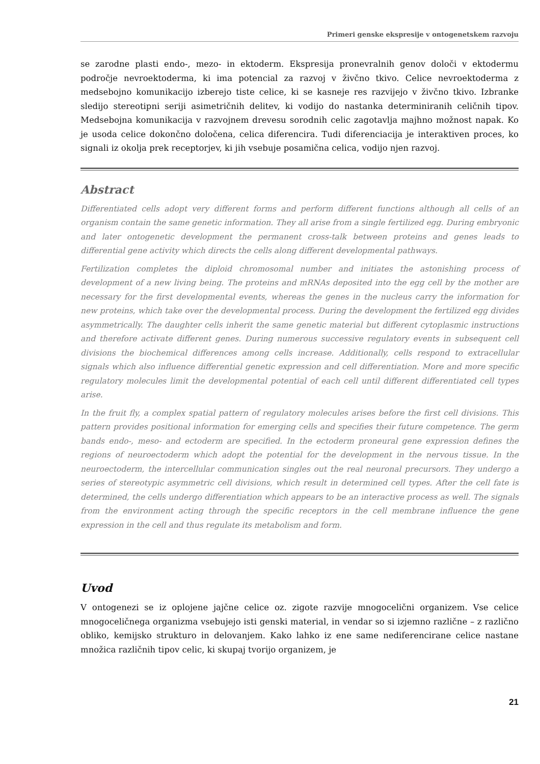Primeri genske ekspresije v ontogenetskem razvoju
se zarodne plasti endo-, mezo- in ektoderm. Ekspresija pronevralnih genov določi v ektodermu področje nevroektoderma, ki ima potencial za razvoj v živčno tkivo. Celice nevroektoderma z medsebojno komunikacijo izberejo tiste celice, ki se kasneje res razvijejo v živčno tkivo. Izbranke sledijo stereotipni seriji asimetričnih delitev, ki vodijo do nastanka determiniranih celičnih tipov. Medsebojna komunikacija v razvojnem drevesu sorodnih celic zagotavlja majhno možnost napak. Ko je usoda celice dokončno določena, celica diferencira. Tudi diferenciacija je interaktiven proces, ko signali iz okolja prek receptorjev, ki jih vsebuje posamična celica, vodijo njen razvoj.
Abstract
Differentiated cells adopt very different forms and perform different functions although all cells of an organism contain the same genetic information. They all arise from a single fertilized egg. During embryonic and later ontogenetic development the permanent cross-talk between proteins and genes leads to differential gene activity which directs the cells along different developmental pathways.
Fertilization completes the diploid chromosomal number and initiates the astonishing process of development of a new living being. The proteins and mRNAs deposited into the egg cell by the mother are necessary for the first developmental events, whereas the genes in the nucleus carry the information for new proteins, which take over the developmental process. During the development the fertilized egg divides asymmetrically. The daughter cells inherit the same genetic material but different cytoplasmic instructions and therefore activate different genes. During numerous successive regulatory events in subsequent cell divisions the biochemical differences among cells increase. Additionally, cells respond to extracellular signals which also influence differential genetic expression and cell differentiation. More and more specific regulatory molecules limit the developmental potential of each cell until different differentiated cell types arise.
In the fruit fly, a complex spatial pattern of regulatory molecules arises before the first cell divisions. This pattern provides positional information for emerging cells and specifies their future competence. The germ bands endo-, meso- and ectoderm are specified. In the ectoderm proneural gene expression defines the regions of neuroectoderm which adopt the potential for the development in the nervous tissue. In the neuroectoderm, the intercellular communication singles out the real neuronal precursors. They undergo a series of stereotypic asymmetric cell divisions, which result in determined cell types. After the cell fate is determined, the cells undergo differentiation which appears to be an interactive process as well. The signals from the environment acting through the specific receptors in the cell membrane influence the gene expression in the cell and thus regulate its metabolism and form.
Uvod
V ontogenezi se iz oplojene jajčne celice oz. zigote razvije mnogocelični organizem. Vse celice mnogoceličnega organizma vsebujejo isti genski material, in vendar so si izjemno različne – z različno obliko, kemijsko strukturo in delovanjem. Kako lahko iz ene same nediferencirane celice nastane množica različnih tipov celic, ki skupaj tvorijo organizem, je
21